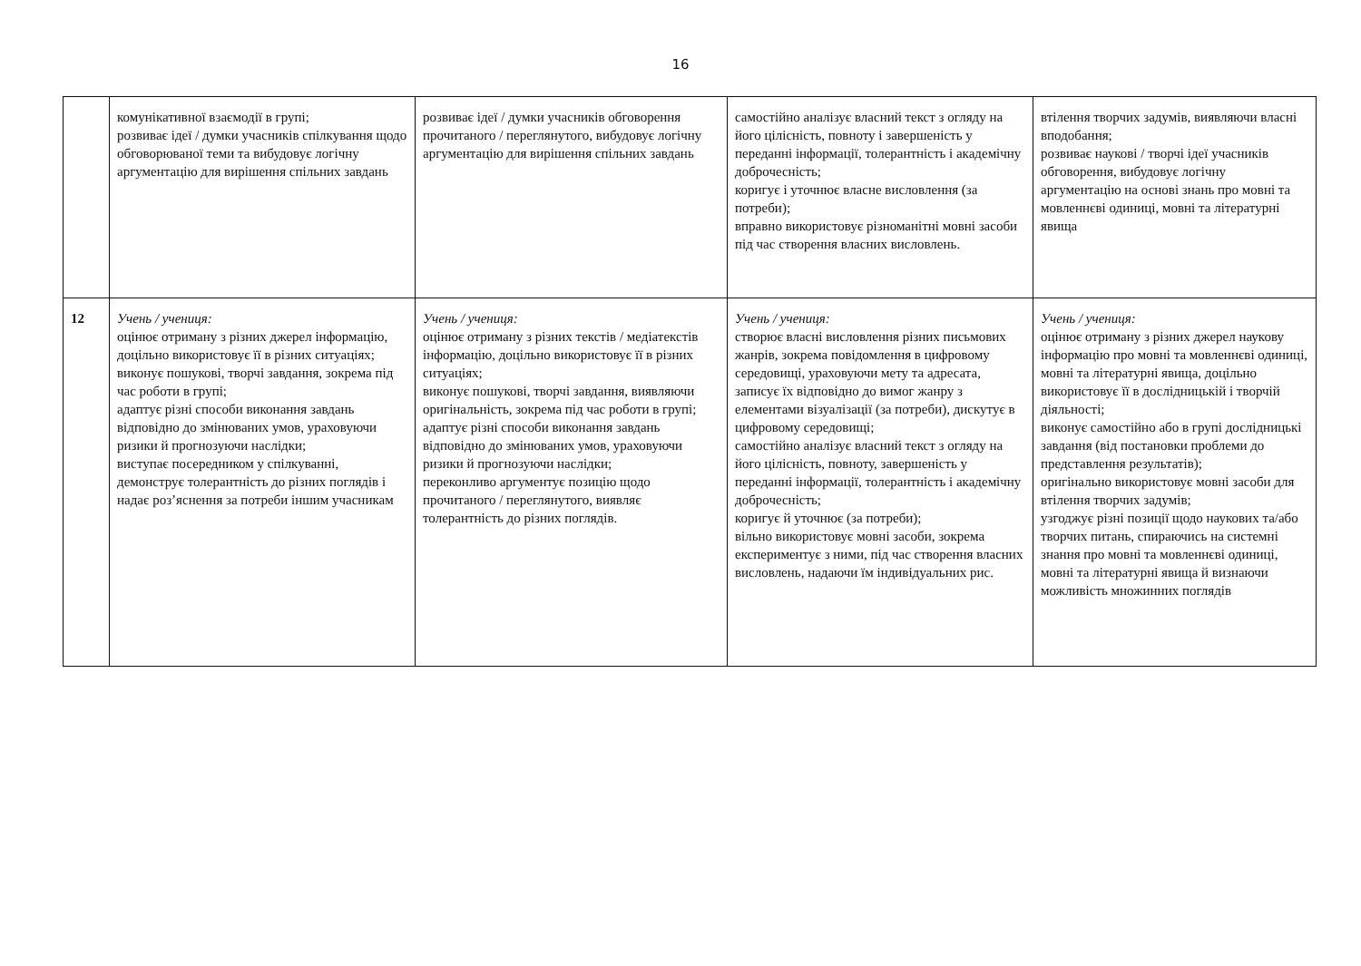16
| | комунікативної взаємодії в групі; розвиває ідеї / думки учасників спілкування щодо обговорюваної теми та вибудовує логічну аргументацію для вирішення спільних завдань | розвиває ідеї / думки учасників обговорення прочитаного / переглянутого, вибудовує логічну аргументацію для вирішення спільних завдань | самостійно аналізує власний текст з огляду на його цілісність, повноту і завершеність у переданні інформації, толерантність і академічну доброчесність; коригує і уточнює власне висловлення (за потреби); вправно використовує різноманітні мовні засоби під час створення власних висловлень. | втілення творчих задумів, виявляючи власні вподобання; розвиває наукові / творчі ідеї учасників обговорення, вибудовує логічну аргументацію на основі знань про мовні та мовленнєві одиниці, мовні та літературні явища |
| 12 | Учень / учениця: оцінює отриману з різних джерел інформацію, доцільно використовує її в різних ситуаціях; виконує пошукові, творчі завдання, зокрема під час роботи в групі; адаптує різні способи виконання завдань відповідно до змінюваних умов, ураховуючи ризики й прогнозуючи наслідки; виступає посередником у спілкуванні, демонструє толерантність до різних поглядів і надає роз’яснення за потреби іншим учасникам | Учень / учениця: оцінює отриману з різних текстів / медіатекстів інформацію, доцільно використовує її в різних ситуаціях; виконує пошукові, творчі завдання, виявляючи оригінальність, зокрема під час роботи в групі; адаптує різні способи виконання завдань відповідно до змінюваних умов, ураховуючи ризики й прогнозуючи наслідки; переконливо аргументує позицію щодо прочитаного / переглянутого, виявляє толерантність до різних поглядів. | Учень / учениця: створює власні висловлення різних письмових жанрів, зокрема повідомлення в цифровому середовищі, ураховуючи мету та адресата, записує їх відповідно до вимог жанру з елементами візуалізації (за потреби), дискутує в цифровому середовищі; самостійно аналізує власний текст з огляду на його цілісність, повноту, завершеність у переданні інформації, толерантність і академічну доброчесність; коригує й уточнює (за потреби); вільно використовує мовні засоби, зокрема експериментує з ними, під час створення власних висловлень, надаючи їм індивідуальних рис. | Учень / учениця: оцінює отриману з різних джерел наукову інформацію про мовні та мовленнєві одиниці, мовні та літературні явища, доцільно використовує її в дослідницькій і творчій діяльності; виконує самостійно або в групі дослідницькі завдання (від постановки проблеми до представлення результатів); оригінально використовує мовні засоби для втілення творчих задумів; узгоджує різні позиції щодо наукових та/або творчих питань, спираючись на системні знання про мовні та мовленнєві одиниці, мовні та літературні явища й визнаючи можливість множинних поглядів |